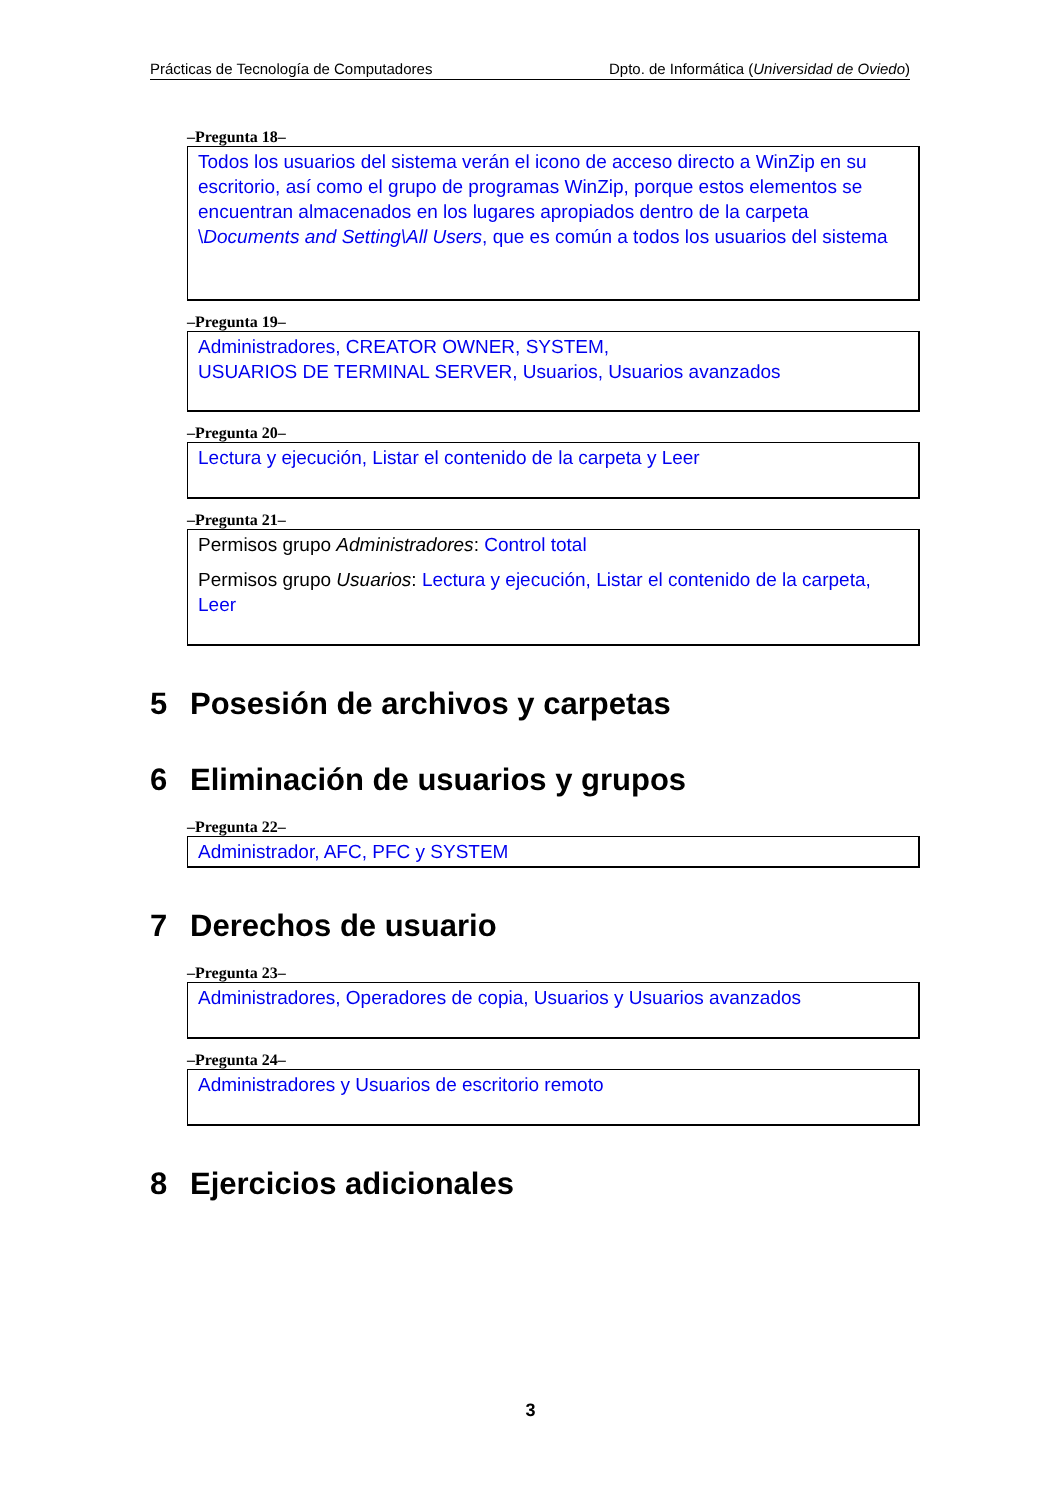Prácticas de Tecnología de Computadores Dpto. de Informática (Universidad de Oviedo)
–Pregunta 18–
Todos los usuarios del sistema verán el icono de acceso directo a WinZip en su escritorio, así como el grupo de programas WinZip, porque estos elementos se encuentran almacenados en los lugares apropiados dentro de la carpeta \Documents and Setting\All Users, que es común a todos los usuarios del sistema
–Pregunta 19–
Administradores, CREATOR OWNER, SYSTEM,
USUARIOS DE TERMINAL SERVER, Usuarios, Usuarios avanzados
–Pregunta 20–
Lectura y ejecución, Listar el contenido de la carpeta y Leer
–Pregunta 21–
Permisos grupo Administradores: Control total
Permisos grupo Usuarios: Lectura y ejecución, Listar el contenido de la carpeta, Leer
5 Posesión de archivos y carpetas
6 Eliminación de usuarios y grupos
–Pregunta 22–
Administrador, AFC, PFC y SYSTEM
7 Derechos de usuario
–Pregunta 23–
Administradores, Operadores de copia, Usuarios y Usuarios avanzados
–Pregunta 24–
Administradores y Usuarios de escritorio remoto
8 Ejercicios adicionales
3